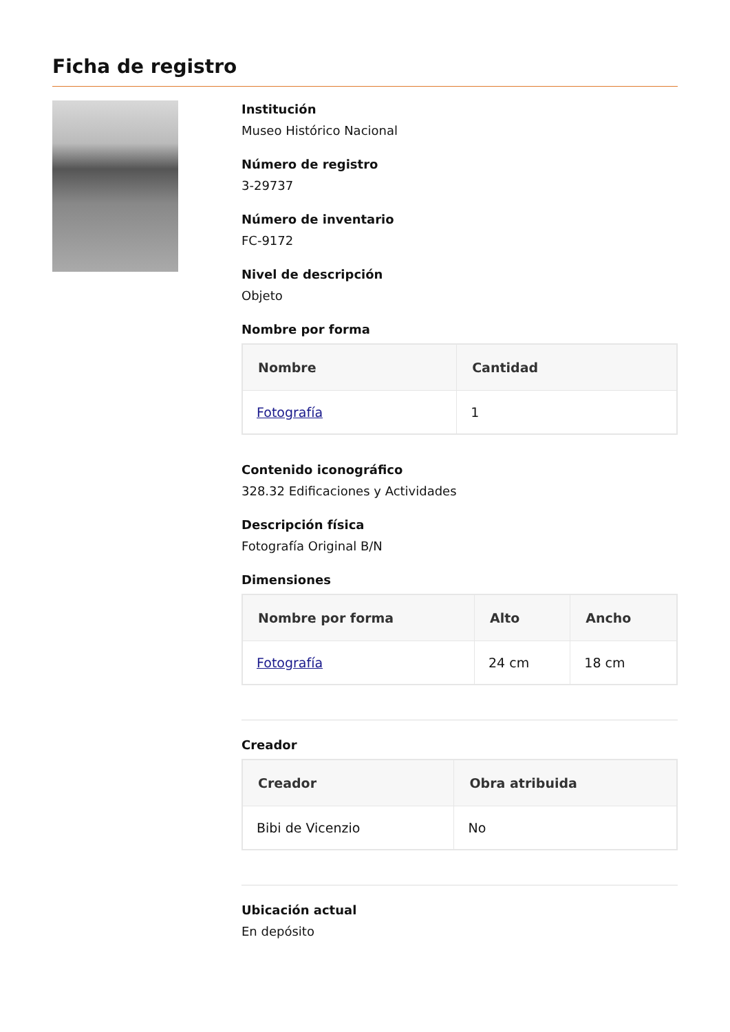Ficha de registro
Institución
Museo Histórico Nacional
Número de registro
3-29737
Número de inventario
FC-9172
Nivel de descripción
Objeto
Nombre por forma
| Nombre | Cantidad |
| --- | --- |
| Fotografía | 1 |
Contenido iconográfico
328.32 Edificaciones y Actividades
Descripción física
Fotografía Original B/N
Dimensiones
| Nombre por forma | Alto | Ancho |
| --- | --- | --- |
| Fotografía | 24 cm | 18 cm |
Creador
| Creador | Obra atribuida |
| --- | --- |
| Bibi de Vicenzio | No |
Ubicación actual
En depósito